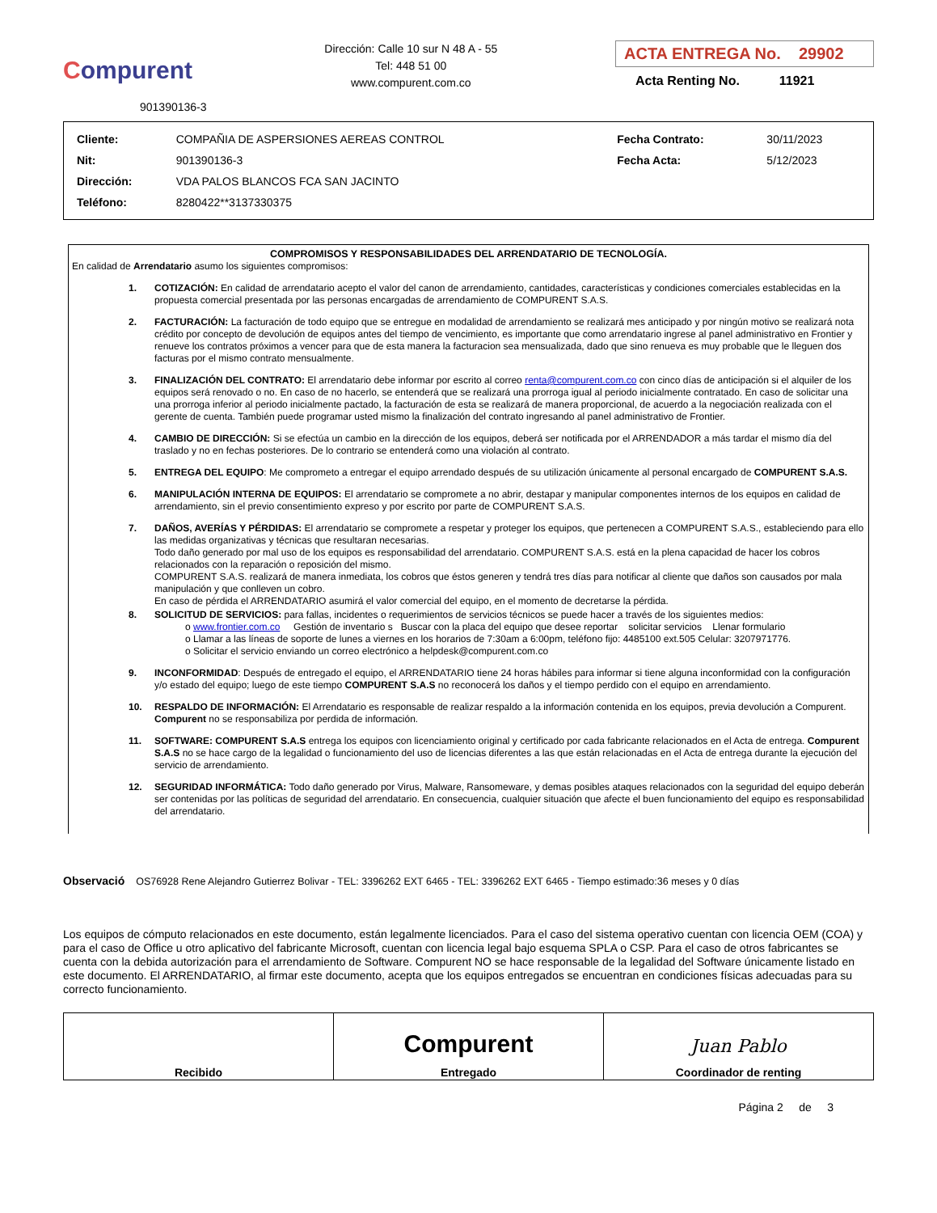Compurent
901390136-3
Dirección: Calle 10 sur N 48 A - 55
Tel: 448 51 00
www.compurent.com.co
ACTA ENTREGA No. 29902
Acta Renting No. 11921
| Cliente: | COMPAÑIA DE ASPERSIONES AEREAS CONTROL | Fecha Contrato: | 30/11/2023 |
| Nit: | 901390136-3 | Fecha Acta: | 5/12/2023 |
| Dirección: | VDA PALOS BLANCOS FCA SAN JACINTO | | |
| Teléfono: | 8280422**3137330375 | | |
COMPROMISOS Y RESPONSABILIDADES DEL ARRENDATARIO DE TECNOLOGÍA.
En calidad de Arrendatario asumo los siguientes compromisos:
1. COTIZACIÓN: En calidad de arrendatario acepto el valor del canon de arrendamiento, cantidades, características y condiciones comerciales establecidas en la propuesta comercial presentada por las personas encargadas de arrendamiento de COMPURENT S.A.S.
2. FACTURACIÓN: La facturación de todo equipo que se entregue en modalidad de arrendamiento se realizará mes anticipado y por ningún motivo se realizará nota crédito por concepto de devolución de equipos antes del tiempo de vencimiento, es importante que como arrendatario ingrese al panel administrativo en Frontier y renueve los contratos próximos a vencer para que de esta manera la facturacion sea mensualizada, dado que sino renueva es muy probable que le lleguen dos facturas por el mismo contrato mensualmente.
3. FINALIZACIÓN DEL CONTRATO: El arrendatario debe informar por escrito al correo renta@compurent.com.co con cinco días de anticipación si el alquiler de los equipos será renovado o no. En caso de no hacerlo, se entenderá que se realizará una prorroga igual al periodo inicialmente contratado. En caso de solicitar una una prorroga inferior al periodo inicialmente pactado, la facturación de esta se realizará de manera proporcional, de acuerdo a la negociación realizada con el gerente de cuenta. También puede programar usted mismo la finalización del contrato ingresando al panel administrativo de Frontier.
4. CAMBIO DE DIRECCIÓN: Si se efectúa un cambio en la dirección de los equipos, deberá ser notificada por el ARRENDADOR a más tardar el mismo día del traslado y no en fechas posteriores. De lo contrario se entenderá como una violación al contrato.
5. ENTREGA DEL EQUIPO: Me comprometo a entregar el equipo arrendado después de su utilización únicamente al personal encargado de COMPURENT S.A.S.
6. MANIPULACIÓN INTERNA DE EQUIPOS: El arrendatario se compromete a no abrir, destapar y manipular componentes internos de los equipos en calidad de arrendamiento, sin el previo consentimiento expreso y por escrito por parte de COMPURENT S.A.S.
7. DAÑOS, AVERÍAS Y PÉRDIDAS: El arrendatario se compromete a respetar y proteger los equipos, que pertenecen a COMPURENT S.A.S., estableciendo para ello las medidas organizativas y técnicas que resultaran necesarias.
Todo daño generado por mal uso de los equipos es responsabilidad del arrendatario. COMPURENT S.A.S. está en la plena capacidad de hacer los cobros relacionados con la reparación o reposición del mismo.
COMPURENT S.A.S. realizará de manera inmediata, los cobros que éstos generen y tendrá tres días para notificar al cliente que daños son causados por mala manipulación y que conlleven un cobro.
En caso de pérdida el ARRENDATARIO asumirá el valor comercial del equipo, en el momento de decretarse la pérdida.
8. SOLICITUD DE SERVICIOS: para fallas, incidentes o requerimientos de servicios técnicos se puede hacer a través de los siguientes medios:
o www.frontier.com.co Gestión de inventario s Buscar con la placa del equipo que desee reportar solicitar servicios Llenar formulario
o Llamar a las líneas de soporte de lunes a viernes en los horarios de 7:30am a 6:00pm, teléfono fijo: 4485100 ext.505 Celular: 3207971776.
o Solicitar el servicio enviando un correo electrónico a helpdesk@compurent.com.co
9. INCONFORMIDAD: Después de entregado el equipo, el ARRENDATARIO tiene 24 horas hábiles para informar si tiene alguna inconformidad con la configuración y/o estado del equipo; luego de este tiempo COMPURENT S.A.S no reconocerá los daños y el tiempo perdido con el equipo en arrendamiento.
10. RESPALDO DE INFORMACIÓN: El Arrendatario es responsable de realizar respaldo a la información contenida en los equipos, previa devolución a Compurent. Compurent no se responsabiliza por perdida de información.
11. SOFTWARE: COMPURENT S.A.S entrega los equipos con licenciamiento original y certificado por cada fabricante relacionados en el Acta de entrega. Compurent S.A.S no se hace cargo de la legalidad o funcionamiento del uso de licencias diferentes a las que están relacionadas en el Acta de entrega durante la ejecución del servicio de arrendamiento.
12. SEGURIDAD INFORMÁTICA: Todo daño generado por Virus, Malware, Ransomeware, y demas posibles ataques relacionados con la seguridad del equipo deberán ser contenidas por las políticas de seguridad del arrendatario. En consecuencia, cualquier situación que afecte el buen funcionamiento del equipo es responsabilidad del arrendatario.
Observació OS76928 Rene Alejandro Gutierrez Bolivar - TEL: 3396262 EXT 6465 - TEL: 3396262 EXT 6465 - Tiempo estimado:36 meses y 0 días
Los equipos de cómputo relacionados en este documento, están legalmente licenciados. Para el caso del sistema operativo cuentan con licencia OEM (COA) y para el caso de Office u otro aplicativo del fabricante Microsoft, cuentan con licencia legal bajo esquema SPLA o CSP. Para el caso de otros fabricantes se cuenta con la debida autorización para el arrendamiento de Software. Compurent NO se hace responsable de la legalidad del Software únicamente listado en este documento. El ARRENDATARIO, al firmar este documento, acepta que los equipos entregados se encuentran en condiciones físicas adecuadas para su correcto funcionamiento.
| Recibido | Compurent Entregado | Juan Pablo Coordinador de renting |
Página 2 de 3